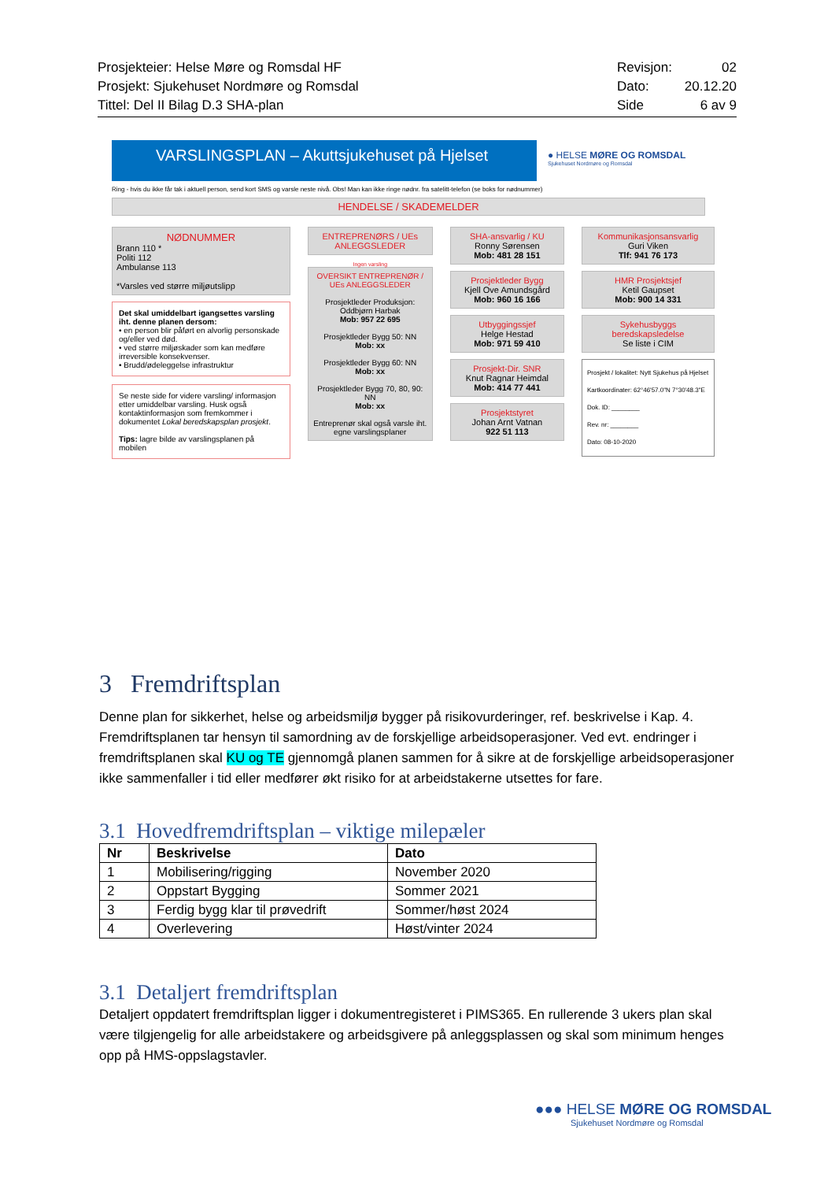Prosjekteier: Helse Møre og Romsdal HF
Prosjekt: Sjukehuset Nordmøre og Romsdal
Tittel: Del II Bilag D.3 SHA-plan
Revisjon: 02
Dato: 20.12.20
Side 6 av 9
VARSLINGSPLAN – Akuttsjukehuset på Hjelset
● HELSE MØRE OG ROMSDAL Sjukehuset Nordmøre og Romsdal
Ring - hvis du ikke får tak i aktuell person, send kort SMS og varsle neste nivå. Obs! Man kan ikke ringe nødnr. fra satelitt-telefon (se boks for nødnummer)
HENDELSE / SKADEMELDER
NØDNUMMER
Brann 110 *
Politi 112
Ambulanse 113
*Varsles ved større miljøutslipp
Det skal umiddelbart igangsettes varsling iht. denne planen dersom:
• en person blir påført en alvorlig personskade og/eller ved død.
• ved større miljøskader som kan medføre irreversible konsekvenser.
• Brudd/ødeleggelse infrastruktur
Se neste side for videre varsling/ informasjon etter umiddelbar varsling. Husk også kontaktinformasjon som fremkommer i dokumentet Lokal beredskapsplan prosjekt.
Tips: lagre bilde av varslingsplanen på mobilen
ENTREPRENØRS / UEs ANLEGGSLEDER
Ingen varsling
OVERSIKT ENTREPRENØR / UEs ANLEGGSLEDER
Prosjektleder Produksjon: Oddbjørn Harbak
Mob: 957 22 695
Prosjektleder Bygg 50: NN
Mob: xx
Prosjektleder Bygg 60: NN
Mob: xx
Prosjektleder Bygg 70, 80, 90: NN
Mob: xx
Entreprenør skal også varsle iht. egne varslingsplaner
SHA-ansvarlig / KU
Ronny Sørensen
Mob: 481 28 151
Prosjektleder Bygg
Kjell Ove Amundsgård
Mob: 960 16 166
Utbyggingssjef
Helge Hestad
Mob: 971 59 410
Prosjekt-Dir. SNR
Knut Ragnar Heimdal
Mob: 414 77 441
Prosjektstyret
Johan Arnt Vatnan
922 51 113
Kommunikasjonsansvarlig
Guri Viken
Tlf: 941 76 173
HMR Prosjektsjef
Ketil Gaupset
Mob: 900 14 331
Sykehusbyggs beredskapsledelse
Se liste i CIM
Prosjekt / lokalitet: Nytt Sjukehus på Hjelset
Kartkoordinater: 62°46'57.0"N 7°30'48.3"E
Dok. ID: ________
Rev. nr: ________
Dato: 08-10-2020
3 Fremdriftsplan
Denne plan for sikkerhet, helse og arbeidsmiljø bygger på risikovurderinger, ref. beskrivelse i Kap. 4. Fremdriftsplanen tar hensyn til samordning av de forskjellige arbeidsoperasjoner. Ved evt. endringer i fremdriftsplanen skal KU og TE gjennomgå planen sammen for å sikre at de forskjellige arbeidsoperasjoner ikke sammenfaller i tid eller medfører økt risiko for at arbeidstakerne utsettes for fare.
3.1 Hovedfremdriftsplan – viktige milepæler
| Nr | Beskrivelse | Dato |
| --- | --- | --- |
| 1 | Mobilisering/rigging | November 2020 |
| 2 | Oppstart Bygging | Sommer 2021 |
| 3 | Ferdig bygg klar til prøvedrift | Sommer/høst 2024 |
| 4 | Overlevering | Høst/vinter 2024 |
3.1 Detaljert fremdriftsplan
Detaljert oppdatert fremdriftsplan ligger i dokumentregisteret i PIMS365. En rullerende 3 ukers plan skal være tilgjengelig for alle arbeidstakere og arbeidsgivere på anleggsplassen og skal som minimum henges opp på HMS-oppslagstavler.
●●● HELSE MØRE OG ROMSDAL
Sjukehuset Nordmøre og Romsdal